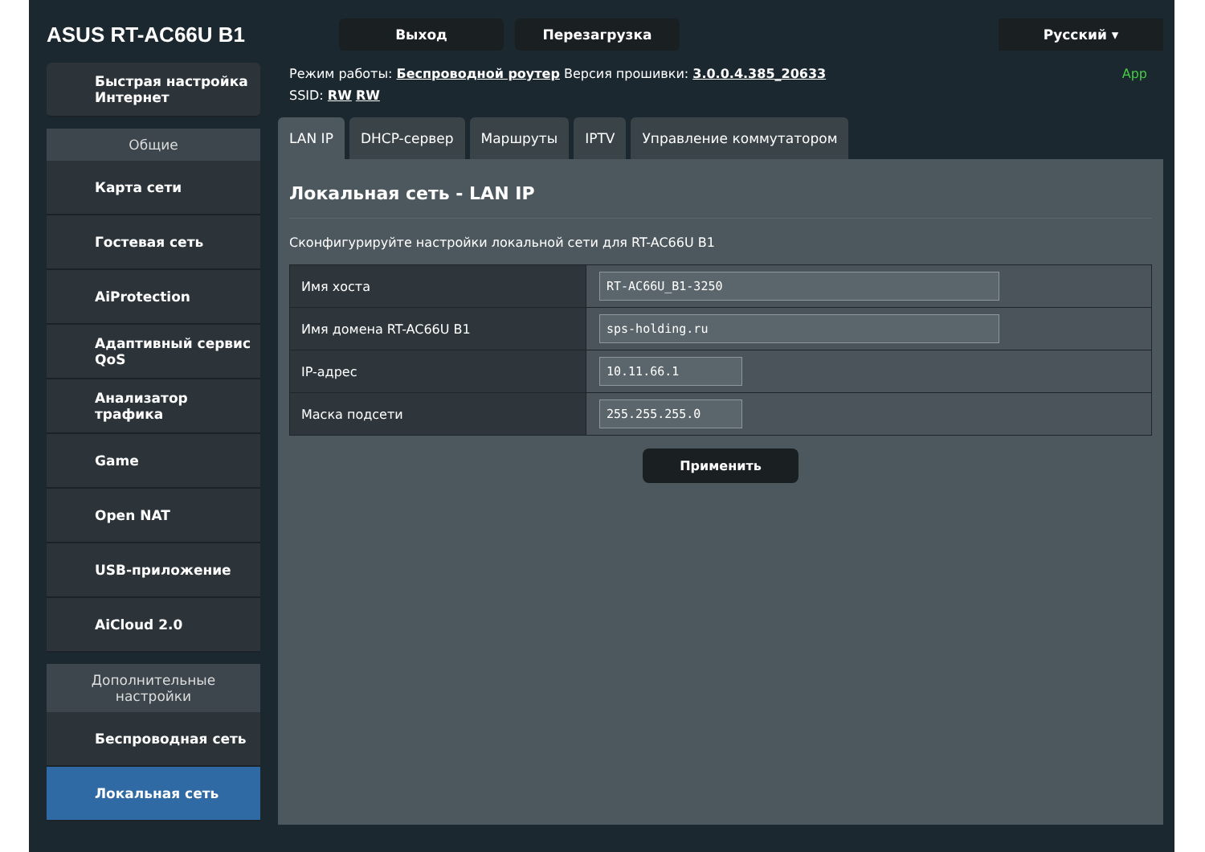ASUS RT-AC66U B1
Выход Перезагрузка Русский ▾
Быстрая настройка Интернет
Общие
Карта сети
Гостевая сеть
AiProtection
Адаптивный сервис QoS
Анализатор трафика
Game
Open NAT
USB-приложение
AiCloud 2.0
Дополнительные настройки
Беспроводная сеть
Локальная сеть
Режим работы: Беспроводной роутер Версия прошивки: 3.0.0.4.385_20633 App
SSID: RW RW
LAN IP DHCP-сервер Маршруты IPTV Управление коммутатором
Локальная сеть - LAN IP
Сконфигурируйте настройки локальной сети для RT-AC66U B1
| Имя хоста | RT-AC66U_B1-3250 |
| Имя домена RT-AC66U B1 | sps-holding.ru |
| IP-адрес | 10.11.66.1 |
| Маска подсети | 255.255.255.0 |
Применить